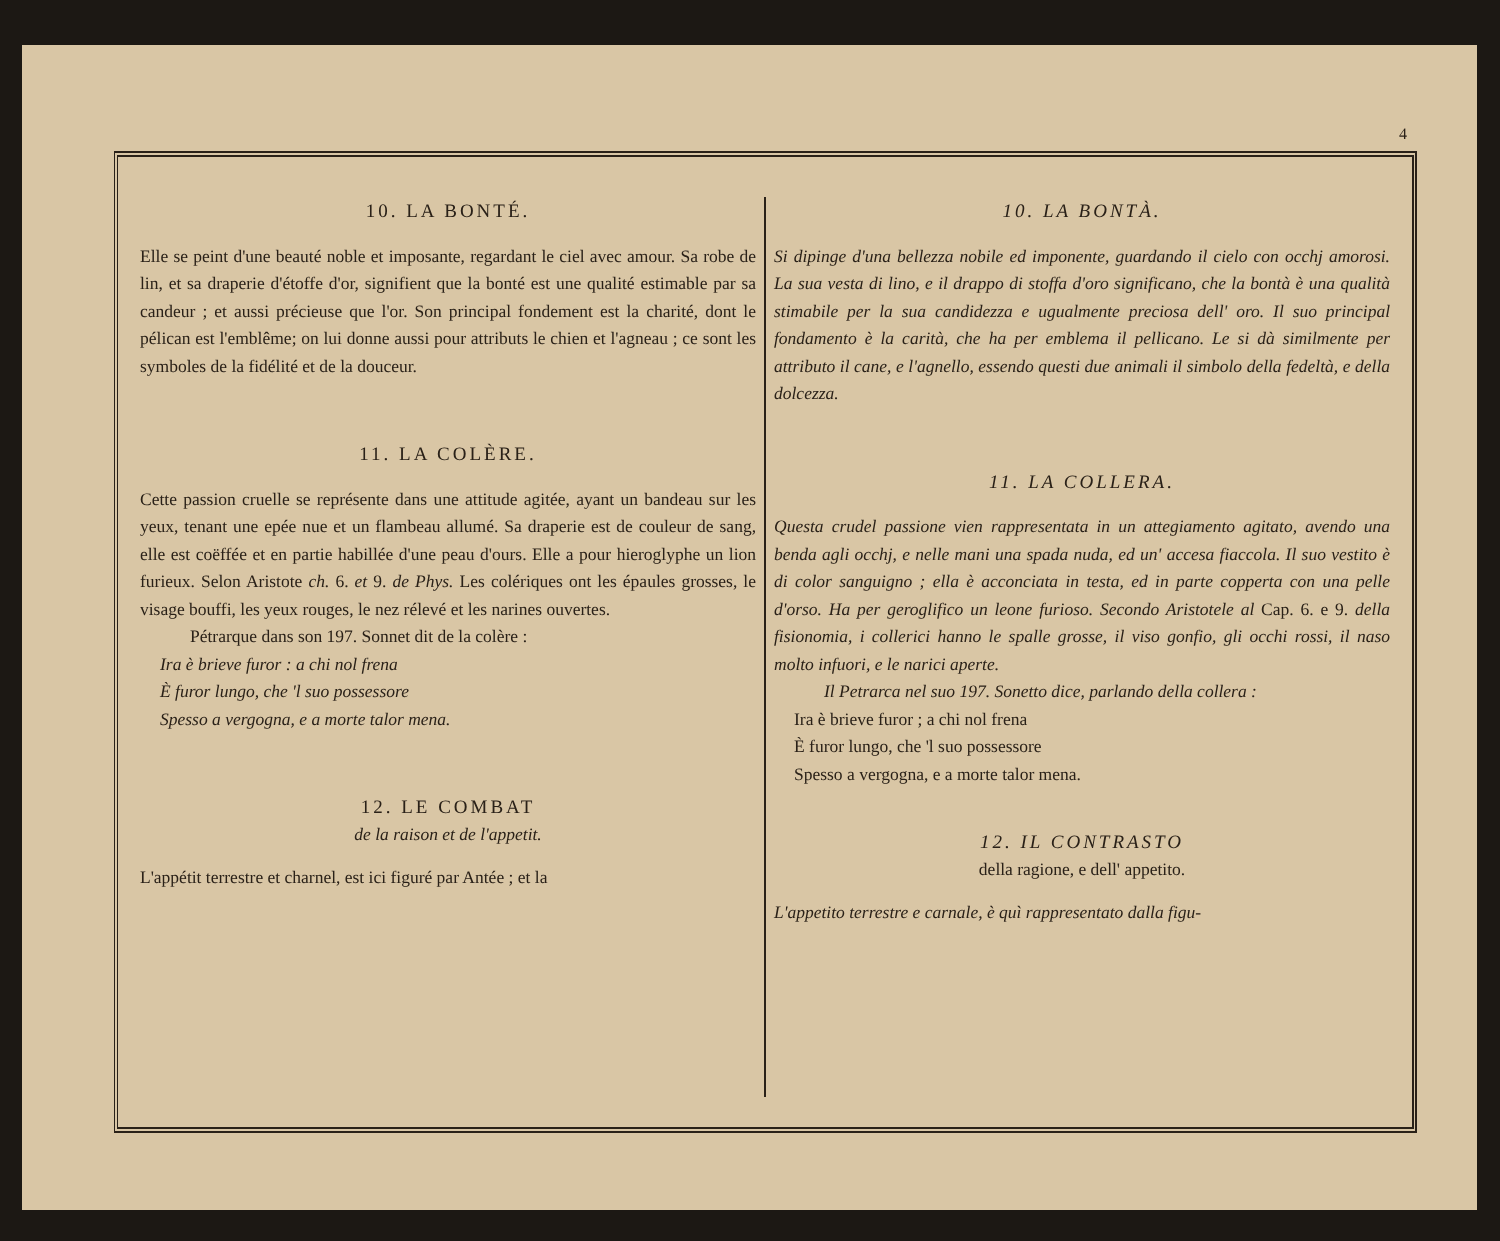4
10. LA BONTÉ.
Elle se peint d'une beauté noble et imposante, regardant le ciel avec amour. Sa robe de lin, et sa draperie d'étoffe d'or, signifient que la bonté est une qualité estimable par sa candeur ; et aussi précieuse que l'or. Son principal fondement est la charité, dont le pélican est l'emblême; on lui donne aussi pour attributs le chien et l'agneau ; ce sont les symboles de la fidélité et de la douceur.
11. LA COLÈRE.
Cette passion cruelle se représente dans une attitude agitée, ayant un bandeau sur les yeux, tenant une epée nue et un flambeau allumé. Sa draperie est de couleur de sang, elle est coëffée et en partie habillée d'une peau d'ours. Elle a pour hieroglyphe un lion furieux. Selon Aristote ch. 6. et 9. de Phys. Les colériques ont les épaules grosses, le visage bouffi, les yeux rouges, le nez rélevé et les narines ouvertes.
Pétrarque dans son 197. Sonnet dit de la colère :
Ira è brieve furor : a chi nol frena
È furor lungo, che 'l suo possessore
Spesso a vergogna, e a morte talor mena.
12. LE COMBAT
de la raison et de l'appetit.
L'appétit terrestre et charnel, est ici figuré par Antée ; et la
10. LA BONTÀ.
Si dipinge d'una bellezza nobile ed imponente, guardando il cielo con occhj amorosi. La sua vesta di lino, e il drappo di stoffa d'oro significano, che la bontà è una qualità stimabile per la sua candidezza e ugualmente preciosa dell' oro. Il suo principal fondamento è la carità, che ha per emblema il pellicano. Le si dà similmente per attributo il cane, e l'agnello, essendo questi due animali il simbolo della fedeltà, e della dolcezza.
11. LA COLLERA.
Questa crudel passione vien rappresentata in un attegiamento agitato, avendo una benda agli occhj, e nelle mani una spada nuda, ed un' accesa fiaccola. Il suo vestito è di color sanguigno ; ella è acconciata in testa, ed in parte copperta con una pelle d'orso. Ha per geroglifico un leone furioso. Secondo Aristotele al Cap. 6. e 9. della fisionomia, i collerici hanno le spalle grosse, il viso gonfio, gli occhi rossi, il naso molto infuori, e le narici aperte.
Il Petrarca nel suo 197. Sonetto dice, parlando della collera :
Ira è brieve furor ; a chi nol frena
È furor lungo, che 'l suo possessore
Spesso a vergogna, e a morte talor mena.
12. IL CONTRASTO
della ragione, e dell' appetito.
L'appetito terrestre e carnale, è quì rappresentato dalla figu-